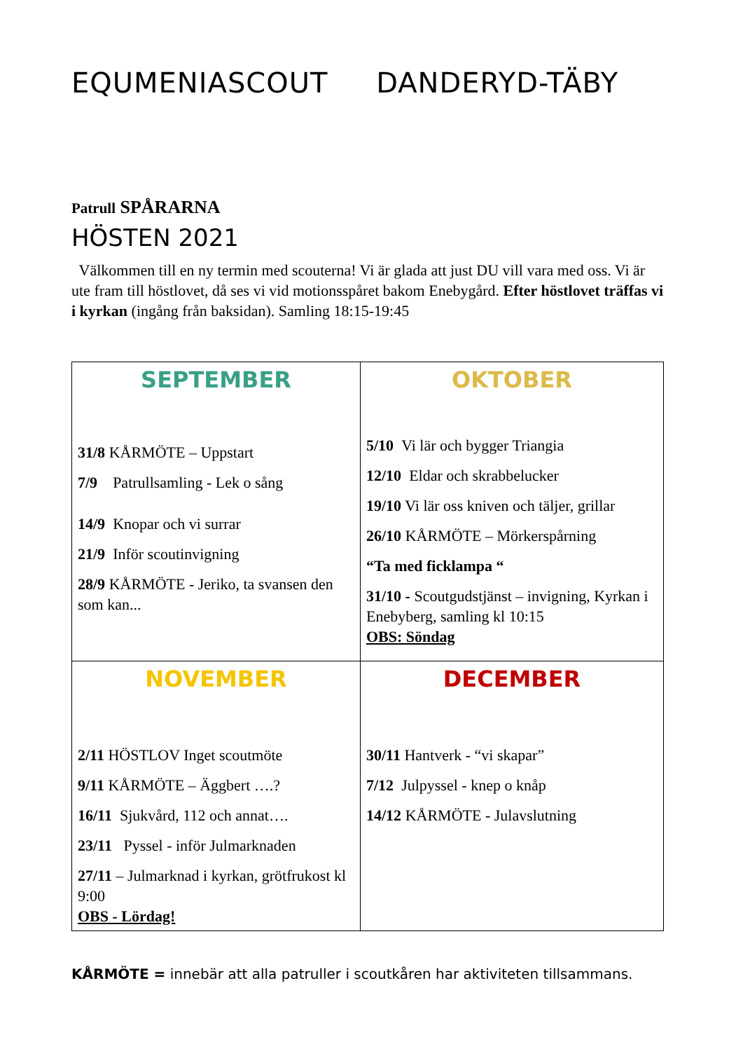EQUMENIASCOUT DANDERYD-TÄBY
Patrull SPÅRARNA
HÖSTEN 2021
Välkommen till en ny termin med scouterna! Vi är glada att just DU vill vara med oss. Vi är ute fram till höstlovet, då ses vi vid motionsspåret bakom Enebygård. Efter höstlovet träffas vi i kyrkan (ingång från baksidan). Samling 18:15-19:45
| SEPTEMBER 31/8 KÅRMÖTE – Uppstart 7/9 Patrullsamling - Lek o sång 14/9 Knopar och vi surrar 21/9 Inför scoutinvigning 28/9 KÅRMÖTE - Jeriko, ta svansen den som kan... | OKTOBER 5/10 Vi lär och bygger Triangia 12/10 Eldar och skrabbelucker 19/10 Vi lär oss kniven och täljer, grillar 26/10 KÅRMÖTE – Mörkerspårning “Ta med ficklampa “ 31/10 - Scoutgudstjänst – invigning, Kyrkan i Enebyberg, samling kl 10:15 OBS: Söndag |
| NOVEMBER 2/11 HÖSTLOV Inget scoutmöte 9/11 KÅRMÖTE – Äggbert ….? 16/11 Sjukvård, 112 och annat…. 23/11 Pyssel - inför Julmarknaden 27/11 – Julmarknad i kyrkan, grötfrukost kl 9:00 OBS - Lördag! | DECEMBER 30/11 Hantverk - “vi skapar” 7/12 Julpyssel - knep o knåp 14/12 KÅRMÖTE - Julavslutning |
KÅRMÖTE = innebär att alla patruller i scoutkåren har aktiviteten tillsammans.